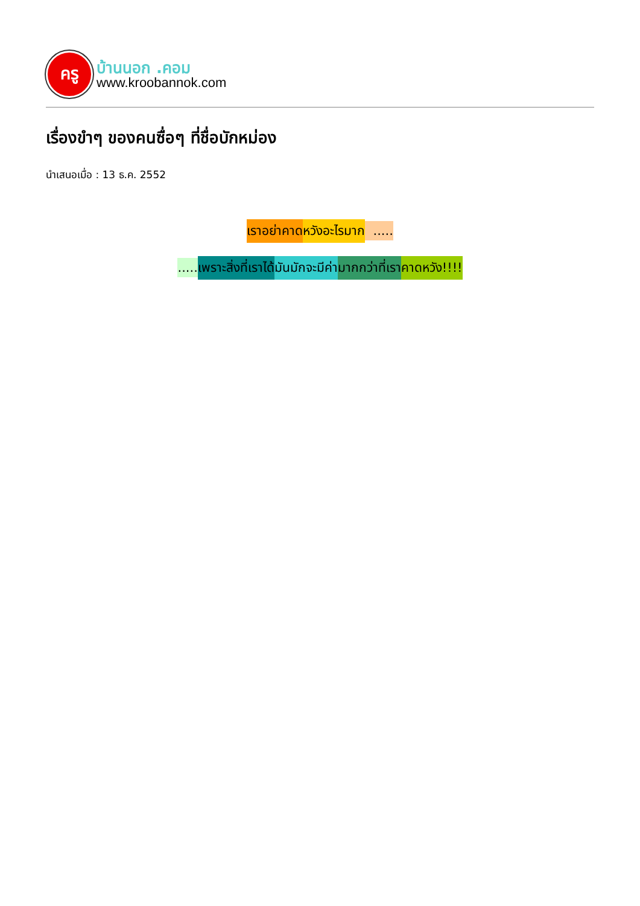ครู
บ้านนอก .คอม
www.kroobannok.com
เรื่องขำๆ ของคนซื่อๆ ที่ชื่อบักหม่อง
นำเสนอเมื่อ : 13 ธ.ค. 2552
เราอย่าคาด หวังอะไรมาก .....
..... เพราะสิ่งที่เราได้ มันมักจะมีค่า มากกว่าที่เรา คาดหวัง!!!!